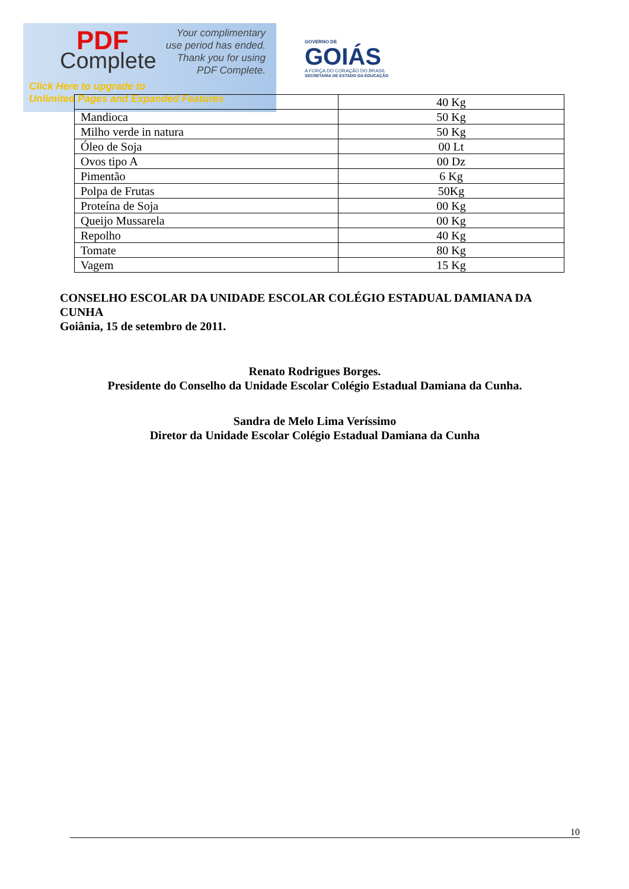PDF
Complete
Your complimentary
use period has ended.
Thank you for using
PDF Complete.
Click Here to upgrade to
Unlimited Pages and Expanded Features
GOVERNO DE
GOIÁS
A FORÇA DO CORAÇÃO DO BRASIL
SECRETARIA DE ESTADO DA EDUCAÇÃO
| | 40 Kg |
| Mandioca | 50 Kg |
| Milho verde in natura | 50 Kg |
| Óleo de Soja | 00 Lt |
| Ovos tipo A | 00 Dz |
| Pimentão | 6 Kg |
| Polpa de Frutas | 50Kg |
| Proteína de Soja | 00 Kg |
| Queijo Mussarela | 00 Kg |
| Repolho | 40 Kg |
| Tomate | 80 Kg |
| Vagem | 15 Kg |
CONSELHO ESCOLAR DA UNIDADE ESCOLAR COLÉGIO ESTADUAL DAMIANA DA CUNHA
Goiânia, 15 de setembro de 2011.
Renato Rodrigues Borges.
Presidente do Conselho da Unidade Escolar Colégio Estadual Damiana da Cunha.
Sandra de Melo Lima Veríssimo
Diretor da Unidade Escolar Colégio Estadual Damiana da Cunha
10